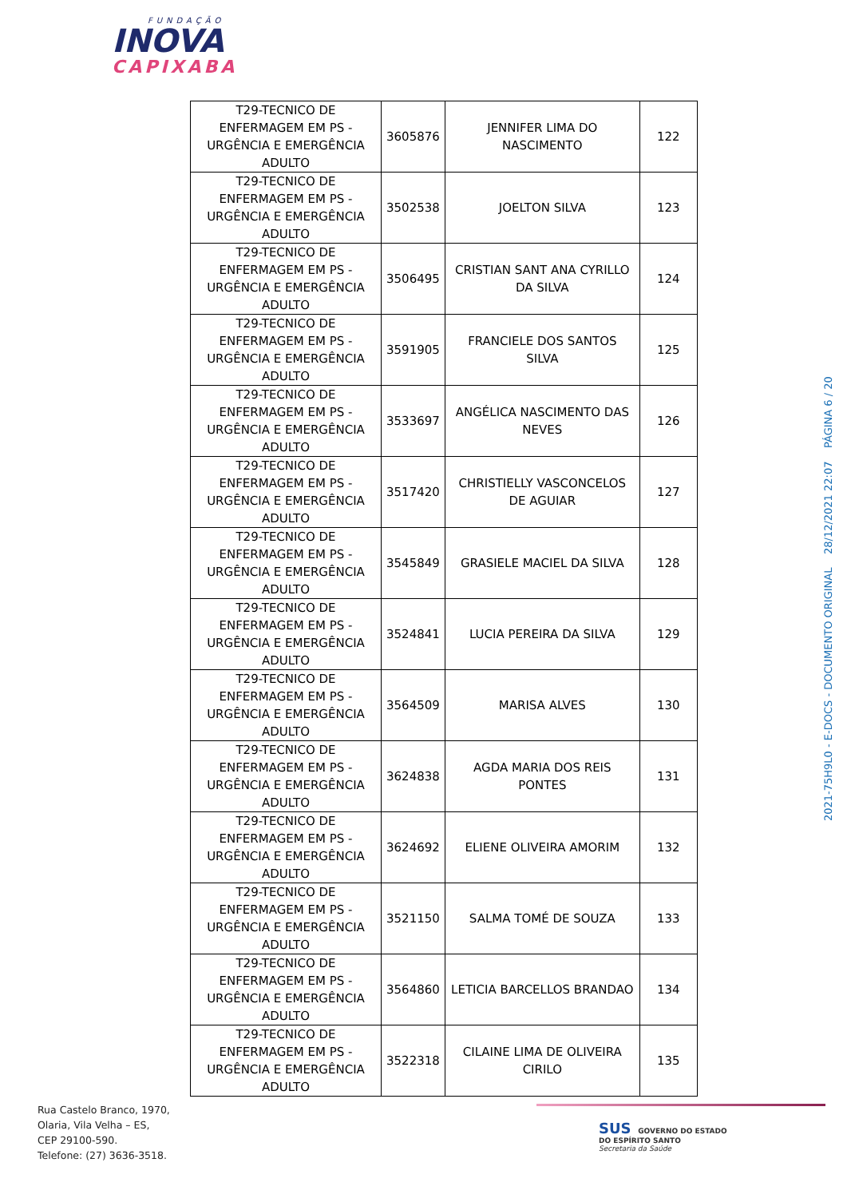FUNDAÇÃO
INOVA
CAPIXABA
| T29-TECNICO DE ENFERMAGEM EM PS - URGÊNCIA E EMERGÊNCIA ADULTO | 3605876 | JENNIFER LIMA DO NASCIMENTO | 122 |
| T29-TECNICO DE ENFERMAGEM EM PS - URGÊNCIA E EMERGÊNCIA ADULTO | 3502538 | JOELTON SILVA | 123 |
| T29-TECNICO DE ENFERMAGEM EM PS - URGÊNCIA E EMERGÊNCIA ADULTO | 3506495 | CRISTIAN SANT ANA CYRILLO DA SILVA | 124 |
| T29-TECNICO DE ENFERMAGEM EM PS - URGÊNCIA E EMERGÊNCIA ADULTO | 3591905 | FRANCIELE DOS SANTOS SILVA | 125 |
| T29-TECNICO DE ENFERMAGEM EM PS - URGÊNCIA E EMERGÊNCIA ADULTO | 3533697 | ANGÉLICA NASCIMENTO DAS NEVES | 126 |
| T29-TECNICO DE ENFERMAGEM EM PS - URGÊNCIA E EMERGÊNCIA ADULTO | 3517420 | CHRISTIELLY VASCONCELOS DE AGUIAR | 127 |
| T29-TECNICO DE ENFERMAGEM EM PS - URGÊNCIA E EMERGÊNCIA ADULTO | 3545849 | GRASIELE MACIEL DA SILVA | 128 |
| T29-TECNICO DE ENFERMAGEM EM PS - URGÊNCIA E EMERGÊNCIA ADULTO | 3524841 | LUCIA PEREIRA DA SILVA | 129 |
| T29-TECNICO DE ENFERMAGEM EM PS - URGÊNCIA E EMERGÊNCIA ADULTO | 3564509 | MARISA ALVES | 130 |
| T29-TECNICO DE ENFERMAGEM EM PS - URGÊNCIA E EMERGÊNCIA ADULTO | 3624838 | AGDA MARIA DOS REIS PONTES | 131 |
| T29-TECNICO DE ENFERMAGEM EM PS - URGÊNCIA E EMERGÊNCIA ADULTO | 3624692 | ELIENE OLIVEIRA AMORIM | 132 |
| T29-TECNICO DE ENFERMAGEM EM PS - URGÊNCIA E EMERGÊNCIA ADULTO | 3521150 | SALMA TOMÉ DE SOUZA | 133 |
| T29-TECNICO DE ENFERMAGEM EM PS - URGÊNCIA E EMERGÊNCIA ADULTO | 3564860 | LETICIA BARCELLOS BRANDAO | 134 |
| T29-TECNICO DE ENFERMAGEM EM PS - URGÊNCIA E EMERGÊNCIA ADULTO | 3522318 | CILAINE LIMA DE OLIVEIRA CIRILO | 135 |
2021-75H9L0 - E-DOCS - DOCUMENTO ORIGINAL 28/12/2021 22:07 PÁGINA 6 / 20
Rua Castelo Branco, 1970,
Olaria, Vila Velha – ES,
CEP 29100-590.
Telefone: (27) 3636-3518.
SUS GOVERNO DO ESTADO
DO ESPÍRITO SANTO
Secretaria da Saúde